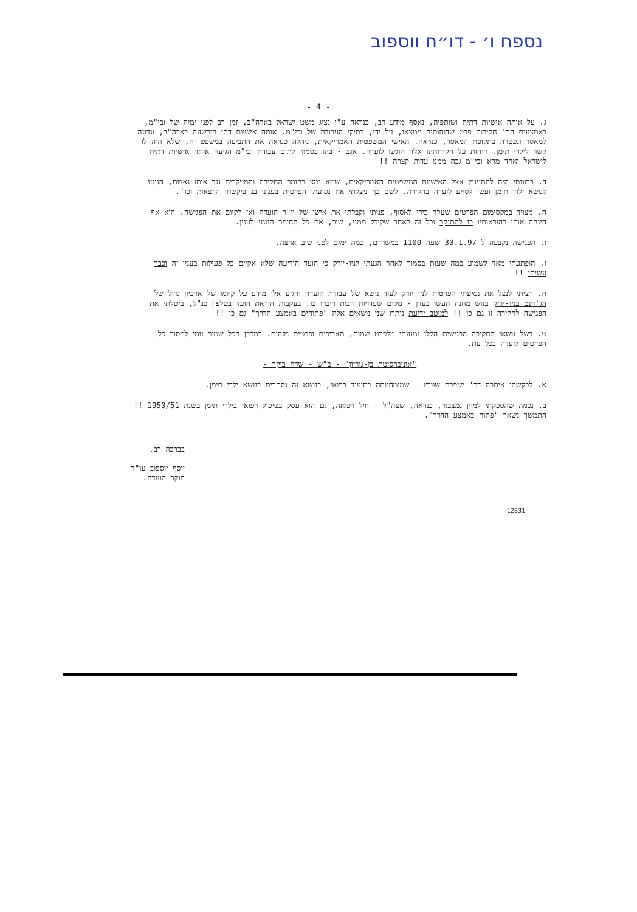נספח ו׳ - דו״ח ווספוב
- 4 -
ג. על אותה אישיות דתית ושותפיה, נאסף מידע רב, כנראה ע"י נציג משט ישראל בארה"ב, זמן רב לפני ימיה של ובי"מ, באמצעות חב' חקירות פרט שדוחותיה נימצאו, על ידי, בתיקי העבודה של ובי"מ. אותה אישיות דתי הורשעה בארה"ב, ונדונה למאסר ונפטרה בתקופת המאסר, כנראה. האישי המשפטית האמריקאית, ניהלה כנראה את התביעה במשפט זה, שלא היה לו קשר לילדי תימן. דוחות על חקירותינו אלה הוגשו לועדה. אגב - בינו בסמוך לתום עבודת ובי"מ הגיעה אותה אישיות דתית לישראל ואחד מרא ובי"מ גבה ממנו עדות קצרה !!
ד. בכוונתי היה להתעניין אצל האישיות המשפטית האמריקאית, שמא נמצ בחומר החקירה והמעקבים נגד אותו נאשם, הנוגע לנושא ילדי תימן ועשו לסייע לועדה בחקירה. לשם כך ניצלתי את נסיעתי הפרטית בעניני בנ ביקשתי הרצאות וכו'.
ה. מצויד במקסימום הפרטים שעלה בידי לאסוף, פניתי וקבלתי את אישו של יו"ר הועדה ואז לקיום את הפגישה. הוא אף הינחה אותי בהוראותיו בנ להתנקר וכל זה לאחר שקיבל ממני, שוב, את כל החומר הנוגע לענין.
ו. הפגישה נקבעה ל-30.1.97 שעה 1100 במשרדם, כמה ימים לפני שוב ארצה.
ז. הופתעתי מאד לשמוע כמה שעות בסמוך לאחר הגעתי לניו-יורק כי הועד הודיעה שלא אקיים כל פעילות בענין זה וכבר עשיתי !!
ח. רציתי לנצל את נסיעתי הפרטית לניו-יורק לעוד נושא של עבודת הועדה והגיע אלי מידע על קיומו של ארכיון גדול של הג'וינט בניו-יורק בנוש מחנה העשו בעדן - מקום שעדויות רבות דיברו בו. בעקבות הוראת הועד בטלפון כנ"ל, ביטלתי את הפגישה לחקירה זו גם כן !! למיטב ידיעת נותרו שני נושאים אלה "פתוחים באמצע הדרך" גם כן !!
ט. בשל נושאי החקירה הרגישים הללו נמנעתי מלפרט שמות, תאריכים ופרטים מזהים. במרבן הכל שמור עמי למסור כל הפרטים לועדה בכל עת.
"אוניברסיטת בן-גוריון" - ב"ש - שדה בוקר -
א. לבקשתי איתרה דר' שיפרת שוורץ - שמומחיותה בתיעוד רפואי, בנושא זה נסתרים בנושא ילדי-תימן.
ב. נכמה שהספקתי למיין נמצבור, כנראה, שצה"ל - חיל רפואה, גם הוא עסק בטיפול רפואי בילדי תימן בשנת 1950/51 !! התמשך נשאר "פתוח באמצע הדרך".
בברכה רב,
יוסף יוספוב עו"ד
חוקר הועדה.
12831